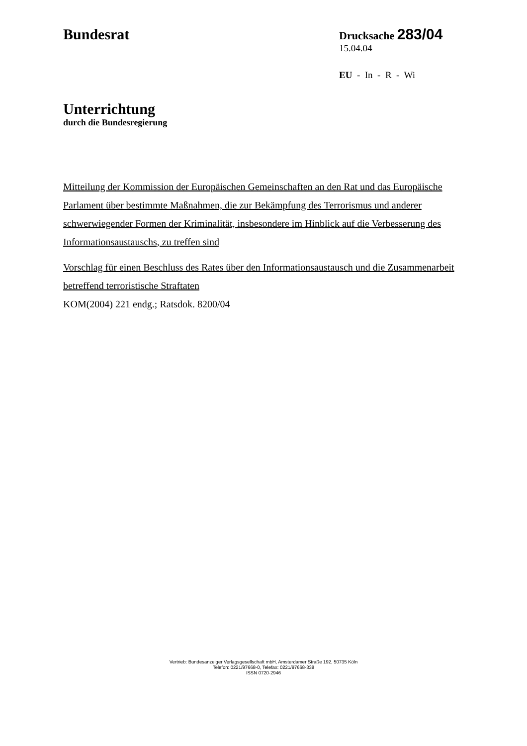Bundesrat
Drucksache 283/04
15.04.04
EU - In - R - Wi
Unterrichtung
durch die Bundesregierung
Mitteilung der Kommission der Europäischen Gemeinschaften an den Rat und das Europäische Parlament über bestimmte Maßnahmen, die zur Bekämpfung des Terrorismus und anderer schwerwiegender Formen der Kriminalität, insbesondere im Hinblick auf die Verbesserung des Informationsaustauschs, zu treffen sind
Vorschlag für einen Beschluss des Rates über den Informationsaustausch und die Zusammenarbeit betreffend terroristische Straftaten
KOM(2004) 221 endg.; Ratsdok. 8200/04
Vertrieb: Bundesanzeiger Verlagsgesellschaft mbH, Amsterdamer Straße 192, 50735 Köln
Telefon: 0221/97668-0, Telefax: 0221/97668-338
ISSN 0720-2946